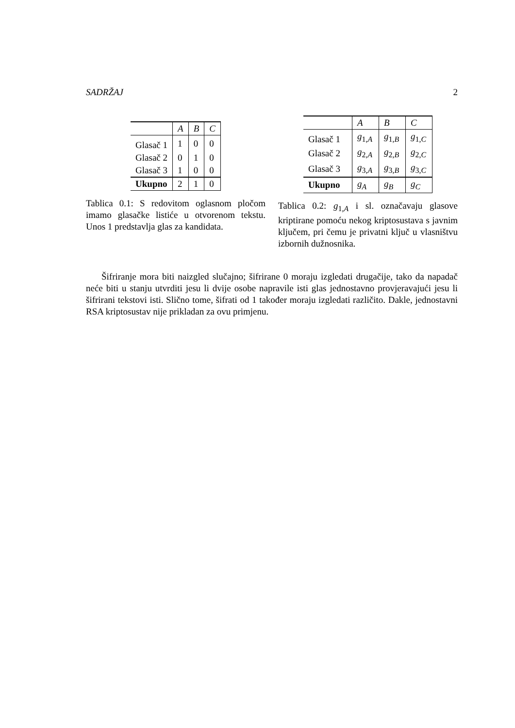SADRŽAJ 2
| | A | B | C |
| Glasač 1 | 1 | 0 | 0 |
| Glasač 2 | 0 | 1 | 0 |
| Glasač 3 | 1 | 0 | 0 |
| Ukupno | 2 | 1 | 0 |
Tablica 0.1: S redovitom oglasnom pločom imamo glasačke listiće u otvorenom tekstu. Unos 1 predstavlja glas za kandidata.
| | A | B | C |
| Glasač 1 | g<sub>1,A</sub> | g<sub>1,B</sub> | g<sub>1,C</sub> |
| Glasač 2 | g<sub>2,A</sub> | g<sub>2,B</sub> | g<sub>2,C</sub> |
| Glasač 3 | g<sub>3,A</sub> | g<sub>3,B</sub> | g<sub>3,C</sub> |
| Ukupno | g<sub>A</sub> | g<sub>B</sub> | g<sub>C</sub> |
Tablica 0.2: g<sub>1,A</sub> i sl. označavaju glasove kriptirane pomoću nekog kriptosustava s javnim ključem, pri čemu je privatni ključ u vlasništvu izbornih dužnosnika.
Šifriranje mora biti naizgled slučajno; šifrirane 0 moraju izgledati drugačije, tako da napadač neće biti u stanju utvrditi jesu li dvije osobe napravile isti glas jednostavno provjeravajući jesu li šifrirani tekstovi isti. Slično tome, šifrati od 1 također moraju izgledati različito. Dakle, jednostavni RSA kriptosustav nije prikladan za ovu primjenu.